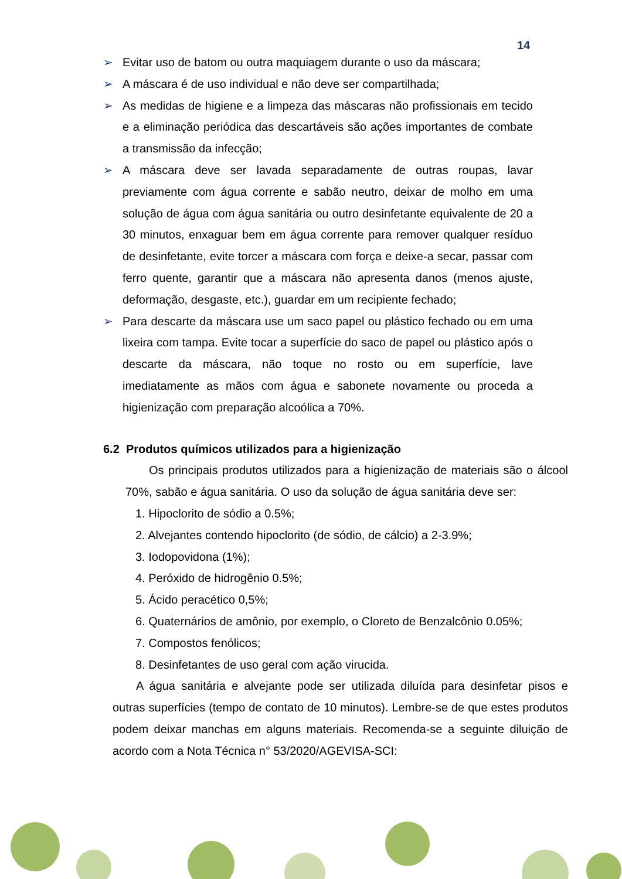14
➢ Evitar uso de batom ou outra maquiagem durante o uso da máscara;
➢ A máscara é de uso individual e não deve ser compartilhada;
➢ As medidas de higiene e a limpeza das máscaras não profissionais em tecido e a eliminação periódica das descartáveis são ações importantes de combate a transmissão da infecção;
➢ A máscara deve ser lavada separadamente de outras roupas, lavar previamente com água corrente e sabão neutro, deixar de molho em uma solução de água com água sanitária ou outro desinfetante equivalente de 20 a 30 minutos, enxaguar bem em água corrente para remover qualquer resíduo de desinfetante, evite torcer a máscara com força e deixe-a secar, passar com ferro quente, garantir que a máscara não apresenta danos (menos ajuste, deformação, desgaste, etc.), guardar em um recipiente fechado;
➢ Para descarte da máscara use um saco papel ou plástico fechado ou em uma lixeira com tampa. Evite tocar a superfície do saco de papel ou plástico após o descarte da máscara, não toque no rosto ou em superfície, lave imediatamente as mãos com água e sabonete novamente ou proceda a higienização com preparação alcoólica a 70%.
6.2 Produtos químicos utilizados para a higienização
Os principais produtos utilizados para a higienização de materiais são o álcool 70%, sabão e água sanitária. O uso da solução de água sanitária deve ser:
1. Hipoclorito de sódio a 0.5%;
2. Alvejantes contendo hipoclorito (de sódio, de cálcio) a 2-3.9%;
3. Iodopovidona (1%);
4. Peróxido de hidrogênio 0.5%;
5. Ácido peracético 0,5%;
6. Quaternários de amônio, por exemplo, o Cloreto de Benzalcônio 0.05%;
7. Compostos fenólicos;
8. Desinfetantes de uso geral com ação virucida.
A água sanitária e alvejante pode ser utilizada diluída para desinfetar pisos e outras superfícies (tempo de contato de 10 minutos). Lembre-se de que estes produtos podem deixar manchas em alguns materiais. Recomenda-se a seguinte diluição de acordo com a Nota Técnica n° 53/2020/AGEVISA-SCI: